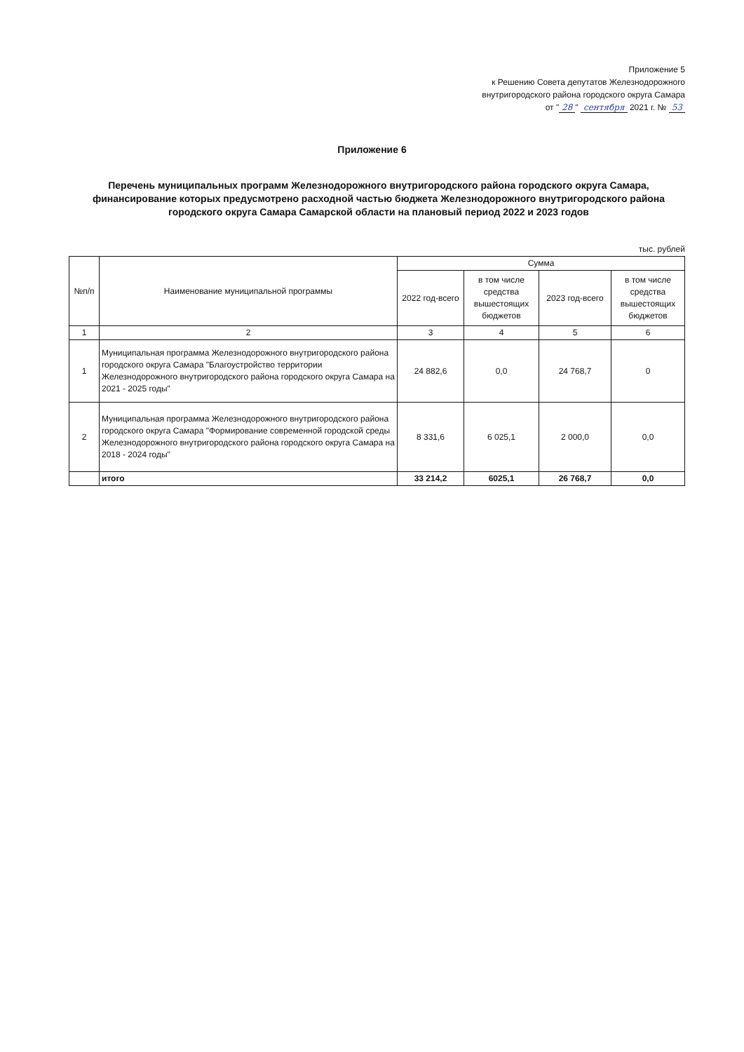Приложение 5
к Решению Совета депутатов Железнодорожного
внутригородского района городского округа Самара
от " 28 " сентября 2021 г. № 53
Приложение 6
Перечень муниципальных программ Железнодорожного внутригородского района городского округа Самара, финансирование которых предусмотрено расходной частью бюджета Железнодорожного внутригородского района городского округа Самара Самарской области на плановый период 2022 и 2023 годов
тыс. рублей
| №п/п | Наименование муниципальной программы | Сумма | | | |
| --- | --- | --- | --- | --- | --- |
| | | 2022 год-всего | в том числе средства вышестоящих бюджетов | 2023 год-всего | в том числе средства вышестоящих бюджетов |
| 1 | 2 | 3 | 4 | 5 | 6 |
| 1 | Муниципальная программа Железнодорожного внутригородского района городского округа Самара "Благоустройство территории Железнодорожного внутригородского района городского округа Самара на 2021 - 2025 годы" | 24 882,6 | 0,0 | 24 768,7 | 0 |
| 2 | Муниципальная программа Железнодорожного внутригородского района городского округа Самара "Формирование современной городской среды Железнодорожного внутригородского района городского округа Самара на 2018 - 2024 годы" | 8 331,6 | 6 025,1 | 2 000,0 | 0,0 |
| | итого | 33 214,2 | 6025,1 | 26 768,7 | 0,0 |